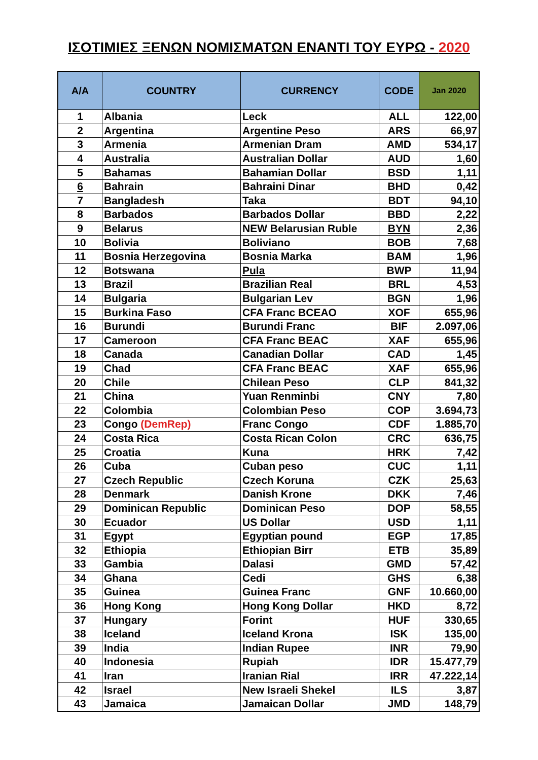ΙΣΟΤΙΜΙΕΣ ΞΕΝΩΝ ΝΟΜΙΣΜΑΤΩΝ ΕΝΑΝΤΙ ΤΟΥ ΕΥΡΩ - 2020
| A/A | COUNTRY | CURRENCY | CODE | Jan 2020 |
| --- | --- | --- | --- | --- |
| 1 | Albania | Leck | ALL | 122,00 |
| 2 | Argentina | Argentine Peso | ARS | 66,97 |
| 3 | Armenia | Armenian Dram | AMD | 534,17 |
| 4 | Australia | Australian Dollar | AUD | 1,60 |
| 5 | Bahamas | Bahamian Dollar | BSD | 1,11 |
| 6 | Bahrain | Bahraini Dinar | BHD | 0,42 |
| 7 | Bangladesh | Taka | BDT | 94,10 |
| 8 | Barbados | Barbados Dollar | BBD | 2,22 |
| 9 | Belarus | NEW Belarusian Ruble | BYN | 2,36 |
| 10 | Bolivia | Boliviano | BOB | 7,68 |
| 11 | Bosnia Herzegovina | Bosnia Marka | BAM | 1,96 |
| 12 | Botswana | Pula | BWP | 11,94 |
| 13 | Brazil | Brazilian Real | BRL | 4,53 |
| 14 | Bulgaria | Bulgarian Lev | BGN | 1,96 |
| 15 | Burkina Faso | CFA Franc BCEAO | XOF | 655,96 |
| 16 | Burundi | Burundi Franc | BIF | 2.097,06 |
| 17 | Cameroon | CFA Franc BEAC | XAF | 655,96 |
| 18 | Canada | Canadian Dollar | CAD | 1,45 |
| 19 | Chad | CFA Franc BEAC | XAF | 655,96 |
| 20 | Chile | Chilean Peso | CLP | 841,32 |
| 21 | China | Yuan Renminbi | CNY | 7,80 |
| 22 | Colombia | Colombian Peso | COP | 3.694,73 |
| 23 | Congo (DemRep) | Franc Congo | CDF | 1.885,70 |
| 24 | Costa Rica | Costa Rican Colon | CRC | 636,75 |
| 25 | Croatia | Kuna | HRK | 7,42 |
| 26 | Cuba | Cuban peso | CUC | 1,11 |
| 27 | Czech Republic | Czech Koruna | CZK | 25,63 |
| 28 | Denmark | Danish Krone | DKK | 7,46 |
| 29 | Dominican Republic | Dominican Peso | DOP | 58,55 |
| 30 | Ecuador | US Dollar | USD | 1,11 |
| 31 | Egypt | Egyptian pound | EGP | 17,85 |
| 32 | Ethiopia | Ethiopian Birr | ETB | 35,89 |
| 33 | Gambia | Dalasi | GMD | 57,42 |
| 34 | Ghana | Cedi | GHS | 6,38 |
| 35 | Guinea | Guinea Franc | GNF | 10.660,00 |
| 36 | Hong Kong | Hong Kong Dollar | HKD | 8,72 |
| 37 | Hungary | Forint | HUF | 330,65 |
| 38 | Iceland | Iceland Krona | ISK | 135,00 |
| 39 | India | Indian Rupee | INR | 79,90 |
| 40 | Indonesia | Rupiah | IDR | 15.477,79 |
| 41 | Iran | Iranian Rial | IRR | 47.222,14 |
| 42 | Israel | New Israeli Shekel | ILS | 3,87 |
| 43 | Jamaica | Jamaican Dollar | JMD | 148,79 |